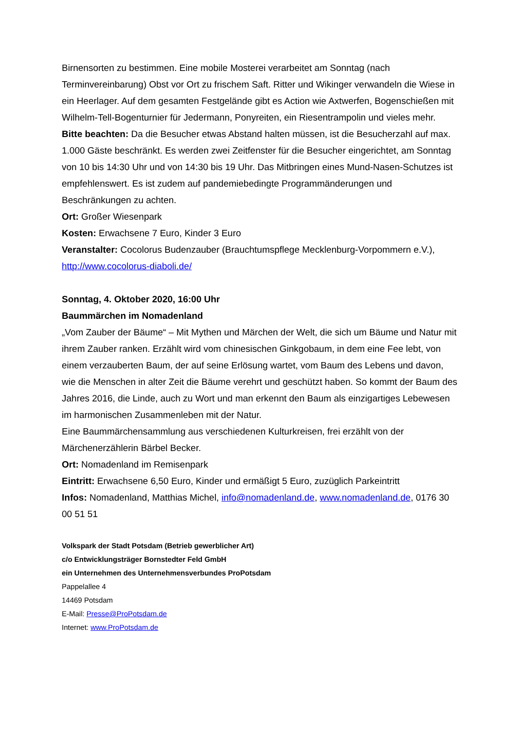Birnensorten zu bestimmen. Eine mobile Mosterei verarbeitet am Sonntag (nach Terminvereinbarung) Obst vor Ort zu frischem Saft. Ritter und Wikinger verwandeln die Wiese in ein Heerlager. Auf dem gesamten Festgelände gibt es Action wie Axtwerfen, Bogenschießen mit Wilhelm-Tell-Bogenturnier für Jedermann, Ponyreiten, ein Riesentrampolin und vieles mehr.
Bitte beachten: Da die Besucher etwas Abstand halten müssen, ist die Besucherzahl auf max. 1.000 Gäste beschränkt. Es werden zwei Zeitfenster für die Besucher eingerichtet, am Sonntag von 10 bis 14:30 Uhr und von 14:30 bis 19 Uhr. Das Mitbringen eines Mund-Nasen-Schutzes ist empfehlenswert. Es ist zudem auf pandemiebedingte Programmänderungen und Beschränkungen zu achten.
Ort: Großer Wiesenpark
Kosten: Erwachsene 7 Euro, Kinder 3 Euro
Veranstalter: Cocolorus Budenzauber (Brauchtumspflege Mecklenburg-Vorpommern e.V.), http://www.cocolorus-diaboli.de/
Sonntag, 4. Oktober 2020, 16:00 Uhr
Baummärchen im Nomadenland
„Vom Zauber der Bäume“ – Mit Mythen und Märchen der Welt, die sich um Bäume und Natur mit ihrem Zauber ranken. Erzählt wird vom chinesischen Ginkgobaum, in dem eine Fee lebt, von einem verzauberten Baum, der auf seine Erlösung wartet, vom Baum des Lebens und davon, wie die Menschen in alter Zeit die Bäume verehrt und geschützt haben. So kommt der Baum des Jahres 2016, die Linde, auch zu Wort und man erkennt den Baum als einzigartiges Lebewesen im harmonischen Zusammenleben mit der Natur.
Eine Baummärchensammlung aus verschiedenen Kulturkreisen, frei erzählt von der Märchenerzählerin Bärbel Becker.
Ort: Nomadenland im Remisenpark
Eintritt: Erwachsene 6,50 Euro, Kinder und ermäßigt 5 Euro, zuzüglich Parkeintritt
Infos: Nomadenland, Matthias Michel, info@nomadenland.de, www.nomadenland.de, 0176 30 00 51 51
Volkspark der Stadt Potsdam (Betrieb gewerblicher Art)
c/o Entwicklungsträger Bornstedter Feld GmbH
ein Unternehmen des Unternehmensverbundes ProPotsdam
Pappelallee 4
14469 Potsdam
E-Mail: Presse@ProPotsdam.de
Internet: www.ProPotsdam.de